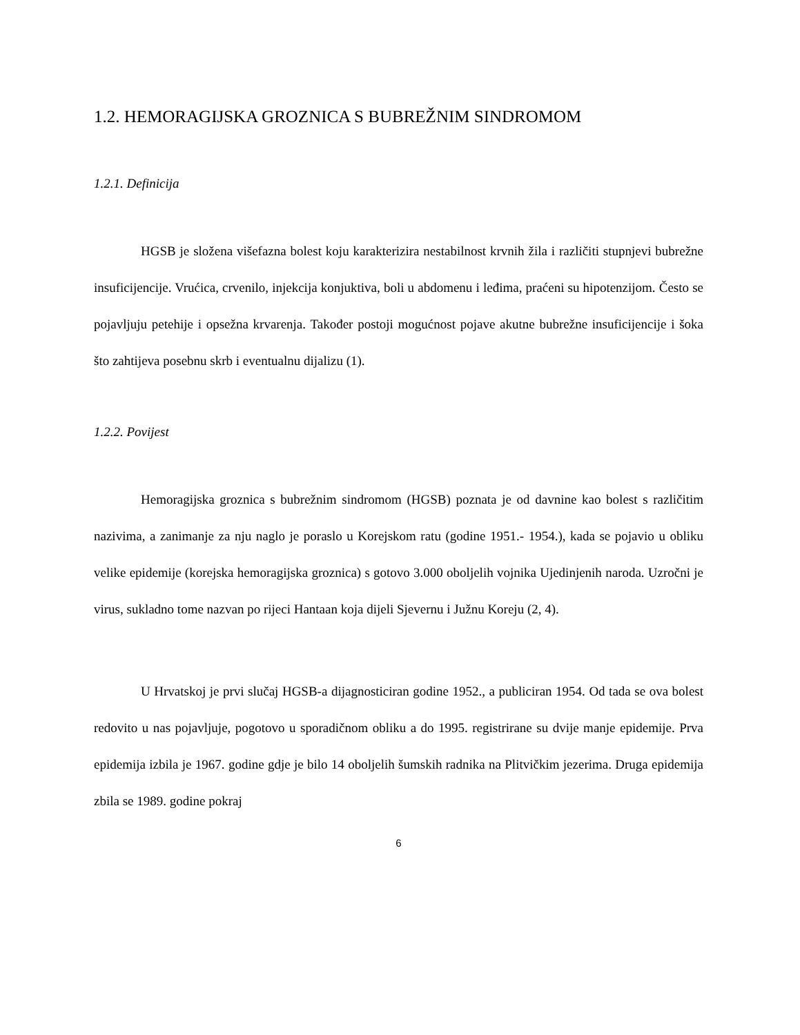1.2. HEMORAGIJSKA GROZNICA S BUBREŽNIM SINDROMOM
1.2.1. Definicija
HGSB je složena višefazna bolest koju karakterizira nestabilnost krvnih žila i različiti stupnjevi bubrežne insuficijencije. Vrućica, crvenilo, injekcija konjuktiva, boli u abdomenu i leđima, praćeni su hipotenzijom. Često se pojavljuju petehije i opsežna krvarenja. Također postoji mogućnost pojave akutne bubrežne insuficijencije i šoka što zahtijeva posebnu skrb i eventualnu dijalizu (1).
1.2.2. Povijest
Hemoragijska groznica s bubrežnim sindromom (HGSB) poznata je od davnine kao bolest s različitim nazivima, a zanimanje za nju naglo je poraslo u Korejskom ratu (godine 1951.- 1954.), kada se pojavio u obliku velike epidemije (korejska hemoragijska groznica) s gotovo 3.000 oboljelih vojnika Ujedinjenih naroda. Uzročni je virus, sukladno tome nazvan po rijeci Hantaan koja dijeli Sjevernu i Južnu Koreju (2, 4).
U Hrvatskoj je prvi slučaj HGSB-a dijagnosticiran godine 1952., a publiciran 1954. Od tada se ova bolest redovito u nas pojavljuje, pogotovo u sporadičnom obliku a do 1995. registrirane su dvije manje epidemije. Prva epidemija izbila je 1967. godine gdje je bilo 14 oboljelih šumskih radnika na Plitvičkim jezerima. Druga epidemija zbila se 1989. godine pokraj
6